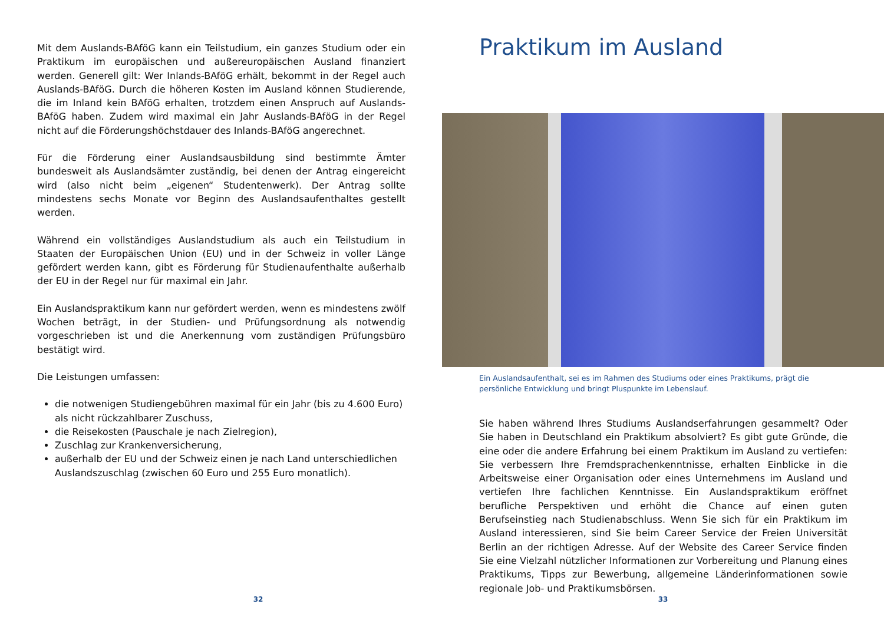Mit dem Auslands-BAföG kann ein Teilstudium, ein ganzes Studium oder ein Praktikum im europäischen und außereuropäischen Ausland finanziert werden. Generell gilt: Wer Inlands-BAföG erhält, bekommt in der Regel auch Auslands-BAföG. Durch die höheren Kosten im Ausland können Studierende, die im Inland kein BAföG erhalten, trotzdem einen Anspruch auf Auslands-BAföG haben. Zudem wird maximal ein Jahr Auslands-BAföG in der Regel nicht auf die Förderungshöchstdauer des Inlands-BAföG angerechnet.
Für die Förderung einer Auslandsausbildung sind bestimmte Ämter bundesweit als Auslandsämter zuständig, bei denen der Antrag eingereicht wird (also nicht beim „eigenen“ Studentenwerk). Der Antrag sollte mindestens sechs Monate vor Beginn des Auslandsaufenthaltes gestellt werden.
Während ein vollständiges Auslandstudium als auch ein Teilstudium in Staaten der Europäischen Union (EU) und in der Schweiz in voller Länge gefördert werden kann, gibt es Förderung für Studienaufenthalte außerhalb der EU in der Regel nur für maximal ein Jahr.
Ein Auslandspraktikum kann nur gefördert werden, wenn es mindestens zwölf Wochen beträgt, in der Studien- und Prüfungsordnung als notwendig vorgeschrieben ist und die Anerkennung vom zuständigen Prüfungsbüro bestätigt wird.
Die Leistungen umfassen:
die notwenigen Studiengebühren maximal für ein Jahr (bis zu 4.600 Euro) als nicht rückzahlbarer Zuschuss,
die Reisekosten (Pauschale je nach Zielregion),
Zuschlag zur Krankenversicherung,
außerhalb der EU und der Schweiz einen je nach Land unterschiedlichen Auslandszuschlag (zwischen 60 Euro und 255 Euro monatlich).
32
Praktikum im Ausland
Ein Auslandsaufenthalt, sei es im Rahmen des Studiums oder eines Praktikums, prägt die persönliche Entwicklung und bringt Pluspunkte im Lebenslauf.
Sie haben während Ihres Studiums Auslandserfahrungen gesammelt? Oder Sie haben in Deutschland ein Praktikum absolviert? Es gibt gute Gründe, die eine oder die andere Erfahrung bei einem Praktikum im Ausland zu vertiefen: Sie verbessern Ihre Fremdsprachenkenntnisse, erhalten Einblicke in die Arbeitsweise einer Organisation oder eines Unternehmens im Ausland und vertiefen Ihre fachlichen Kenntnisse. Ein Auslandspraktikum eröffnet berufliche Perspektiven und erhöht die Chance auf einen guten Berufseinstieg nach Studienabschluss. Wenn Sie sich für ein Praktikum im Ausland interessieren, sind Sie beim Career Service der Freien Universität Berlin an der richtigen Adresse. Auf der Website des Career Service finden Sie eine Vielzahl nützlicher Informationen zur Vorbereitung und Planung eines Praktikums, Tipps zur Bewerbung, allgemeine Länderinformationen sowie regionale Job- und Praktikumsbörsen.
33